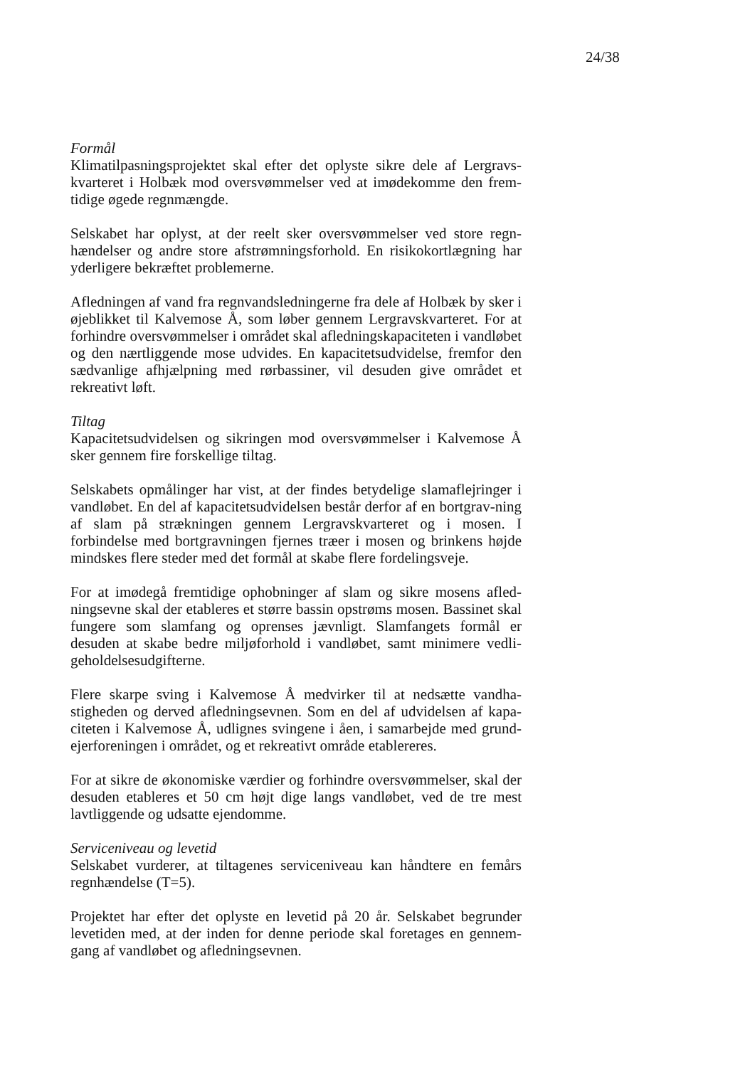24/38
Formål
Klimatilpasningsprojektet skal efter det oplyste sikre dele af Lergravs-kvarteret i Holbæk mod oversvømmelser ved at imødekomme den frem-tidige øgede regnmængde.
Selskabet har oplyst, at der reelt sker oversvømmelser ved store regn-hændelser og andre store afstrømningsforhold. En risikokortlægning har yderligere bekræftet problemerne.
Afledningen af vand fra regnvandsledningerne fra dele af Holbæk by sker i øjeblikket til Kalvemose Å, som løber gennem Lergravskvarteret. For at forhindre oversvømmelser i området skal afledningskapaciteten i vandløbet og den nærtliggende mose udvides. En kapacitetsudvidelse, fremfor den sædvanlige afhjælpning med rørbassiner, vil desuden give området et rekreativt løft.
Tiltag
Kapacitetsudvidelsen og sikringen mod oversvømmelser i Kalvemose Å sker gennem fire forskellige tiltag.
Selskabets opmålinger har vist, at der findes betydelige slamaflejringer i vandløbet. En del af kapacitetsudvidelsen består derfor af en bortgrav-ning af slam på strækningen gennem Lergravskvarteret og i mosen. I forbindelse med bortgravningen fjernes træer i mosen og brinkens højde mindskes flere steder med det formål at skabe flere fordelingsveje.
For at imødegå fremtidige ophobninger af slam og sikre mosens afled-ningsevne skal der etableres et større bassin opstrøms mosen. Bassinet skal fungere som slamfang og oprenses jævnligt. Slamfangets formål er desuden at skabe bedre miljøforhold i vandløbet, samt minimere vedli-geholdelsesudgifterne.
Flere skarpe sving i Kalvemose Å medvirker til at nedsætte vandha-stigheden og derved afledningsevnen. Som en del af udvidelsen af kapa-citeten i Kalvemose Å, udlignes svingene i åen, i samarbejde med grund-ejerforeningen i området, og et rekreativt område etablereres.
For at sikre de økonomiske værdier og forhindre oversvømmelser, skal der desuden etableres et 50 cm højt dige langs vandløbet, ved de tre mest lavtliggende og udsatte ejendomme.
Serviceniveau og levetid
Selskabet vurderer, at tiltagenes serviceniveau kan håndtere en femårs regnhændelse (T=5).
Projektet har efter det oplyste en levetid på 20 år. Selskabet begrunder levetiden med, at der inden for denne periode skal foretages en gennem-gang af vandløbet og afledningsevnen.